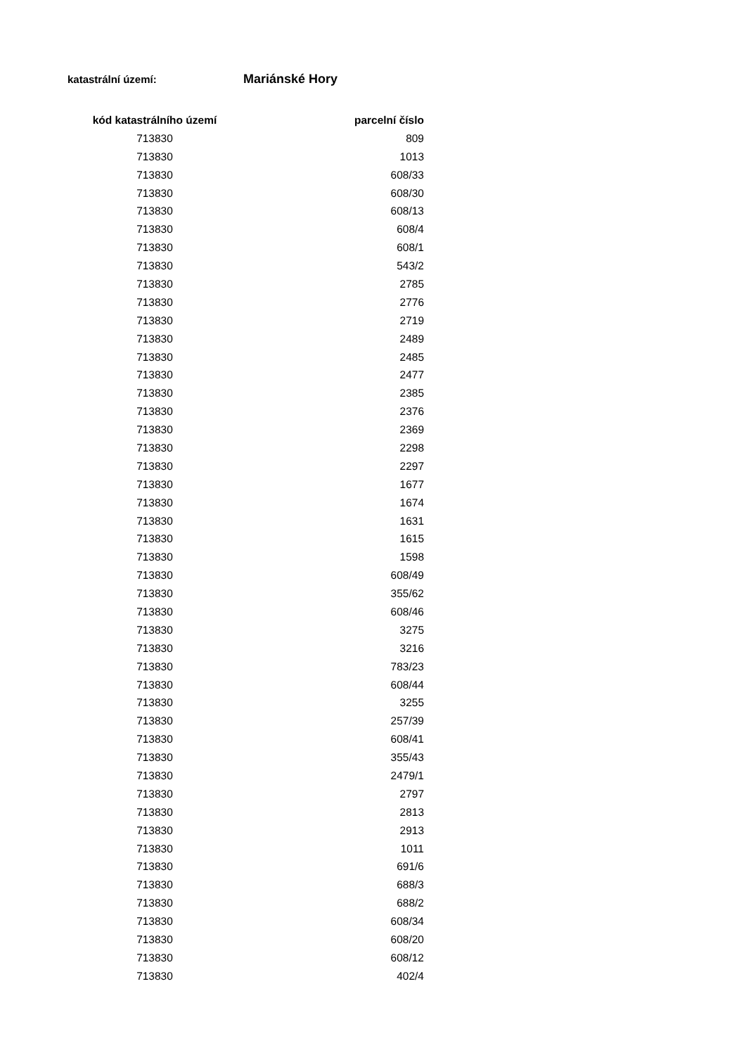katastrální území: Mariánské Hory
| kód katastrálního území | parcelní číslo |
| --- | --- |
| 713830 | 809 |
| 713830 | 1013 |
| 713830 | 608/33 |
| 713830 | 608/30 |
| 713830 | 608/13 |
| 713830 | 608/4 |
| 713830 | 608/1 |
| 713830 | 543/2 |
| 713830 | 2785 |
| 713830 | 2776 |
| 713830 | 2719 |
| 713830 | 2489 |
| 713830 | 2485 |
| 713830 | 2477 |
| 713830 | 2385 |
| 713830 | 2376 |
| 713830 | 2369 |
| 713830 | 2298 |
| 713830 | 2297 |
| 713830 | 1677 |
| 713830 | 1674 |
| 713830 | 1631 |
| 713830 | 1615 |
| 713830 | 1598 |
| 713830 | 608/49 |
| 713830 | 355/62 |
| 713830 | 608/46 |
| 713830 | 3275 |
| 713830 | 3216 |
| 713830 | 783/23 |
| 713830 | 608/44 |
| 713830 | 3255 |
| 713830 | 257/39 |
| 713830 | 608/41 |
| 713830 | 355/43 |
| 713830 | 2479/1 |
| 713830 | 2797 |
| 713830 | 2813 |
| 713830 | 2913 |
| 713830 | 1011 |
| 713830 | 691/6 |
| 713830 | 688/3 |
| 713830 | 688/2 |
| 713830 | 608/34 |
| 713830 | 608/20 |
| 713830 | 608/12 |
| 713830 | 402/4 |